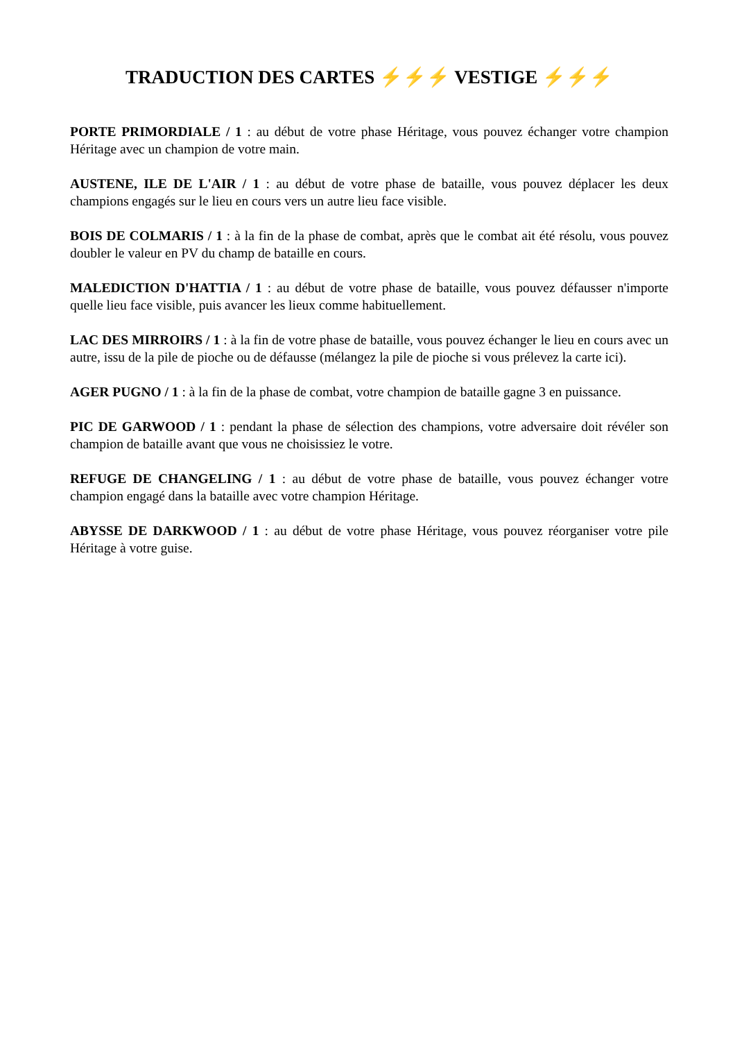TRADUCTION DES CARTES ⚡⚡⚡ VESTIGE ⚡⚡⚡
PORTE PRIMORDIALE / 1 : au début de votre phase Héritage, vous pouvez échanger votre champion Héritage avec un champion de votre main.
AUSTENE, ILE DE L'AIR / 1 : au début de votre phase de bataille, vous pouvez déplacer les deux champions engagés sur le lieu en cours vers un autre lieu face visible.
BOIS DE COLMARIS / 1 : à la fin de la phase de combat, après que le combat ait été résolu, vous pouvez doubler le valeur en PV du champ de bataille en cours.
MALEDICTION D'HATTIA / 1 : au début de votre phase de bataille, vous pouvez défausser n'importe quelle lieu face visible, puis avancer les lieux comme habituellement.
LAC DES MIRROIRS / 1 : à la fin de votre phase de bataille, vous pouvez échanger le lieu en cours avec un autre, issu de la pile de pioche ou de défausse (mélangez la pile de pioche si vous prélevez la carte ici).
AGER PUGNO / 1 : à la fin de la phase de combat, votre champion de bataille gagne 3 en puissance.
PIC DE GARWOOD / 1 : pendant la phase de sélection des champions, votre adversaire doit révéler son champion de bataille avant que vous ne choisissiez le votre.
REFUGE DE CHANGELING / 1 : au début de votre phase de bataille, vous pouvez échanger votre champion engagé dans la bataille avec votre champion Héritage.
ABYSSE DE DARKWOOD / 1 : au début de votre phase Héritage, vous pouvez réorganiser votre pile Héritage à votre guise.